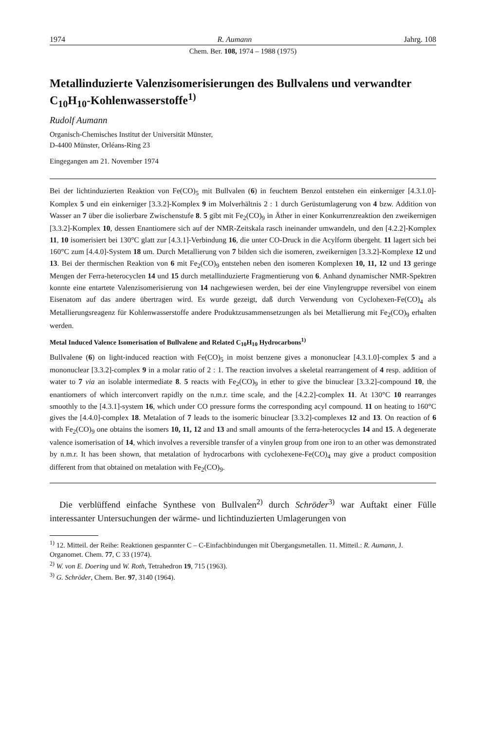1974 R. Aumann Jahrg. 108
Chem. Ber. 108, 1974 – 1988 (1975)
Metallinduzierte Valenzisomerisierungen des Bullvalens und verwandter C<sub>10</sub>H<sub>10</sub>-Kohlenwasserstoffe<sup>1)</sup>
Rudolf Aumann
Organisch-Chemisches Institut der Universität Münster,
D-4400 Münster, Orléans-Ring 23
Eingegangen am 21. November 1974
Bei der lichtinduzierten Reaktion von Fe(CO)<sub>5</sub> mit Bullvalen (6) in feuchtem Benzol entstehen ein einkerniger [4.3.1.0]-Komplex 5 und ein einkerniger [3.3.2]-Komplex 9 im Molverhältnis 2 : 1 durch Gerüstumlagerung von 4 bzw. Addition von Wasser an 7 über die isolierbare Zwischenstufe 8. 5 gibt mit Fe<sub>2</sub>(CO)<sub>9</sub> in Äther in einer Konkurrenzreaktion den zweikernigen [3.3.2]-Komplex 10, dessen Enantiomere sich auf der NMR-Zeitskala rasch ineinander umwandeln, und den [4.2.2]-Komplex 11, 10 isomerisiert bei 130°C glatt zur [4.3.1]-Verbindung 16, die unter CO-Druck in die Acylform übergeht. 11 lagert sich bei 160°C zum [4.4.0]-System 18 um. Durch Metallierung von 7 bilden sich die isomeren, zweikernigen [3.3.2]-Komplexe 12 und 13. Bei der thermischen Reaktion von 6 mit Fe<sub>2</sub>(CO)<sub>9</sub> entstehen neben den isomeren Komplexen 10, 11, 12 und 13 geringe Mengen der Ferra-heterocyclen 14 und 15 durch metallinduzierte Fragmentierung von 6. Anhand dynamischer NMR-Spektren konnte eine entartete Valenzisomerisierung von 14 nachgewiesen werden, bei der eine Vinylengruppe reversibel von einem Eisenatom auf das andere übertragen wird. Es wurde gezeigt, daß durch Verwendung von Cyclohexen-Fe(CO)<sub>4</sub> als Metallierungsreagenz für Kohlenwasserstoffe andere Produktzusammensetzungen als bei Metallierung mit Fe<sub>2</sub>(CO)<sub>9</sub> erhalten werden.
Metal Induced Valence Isomerisation of Bullvalene and Related C<sub>10</sub>H<sub>10</sub> Hydrocarbons<sup>1)</sup>
Bullvalene (6) on light-induced reaction with Fe(CO)<sub>5</sub> in moist benzene gives a mononuclear [4.3.1.0]-complex 5 and a mononuclear [3.3.2]-complex 9 in a molar ratio of 2 : 1. The reaction involves a skeletal rearrangement of 4 resp. addition of water to 7 via an isolable intermediate 8. 5 reacts with Fe<sub>2</sub>(CO)<sub>9</sub> in ether to give the binuclear [3.3.2]-compound 10, the enantiomers of which interconvert rapidly on the n.m.r. time scale, and the [4.2.2]-complex 11. At 130°C 10 rearranges smoothly to the [4.3.1]-system 16, which under CO pressure forms the corresponding acyl compound. 11 on heating to 160°C gives the [4.4.0]-complex 18. Metalation of 7 leads to the isomeric binuclear [3.3.2]-complexes 12 and 13. On reaction of 6 with Fe<sub>2</sub>(CO)<sub>9</sub> one obtains the isomers 10, 11, 12 and 13 and small amounts of the ferra-heterocycles 14 and 15. A degenerate valence isomerisation of 14, which involves a reversible transfer of a vinylen group from one iron to an other was demonstrated by n.m.r. It has been shown, that metalation of hydrocarbons with cyclohexene-Fe(CO)<sub>4</sub> may give a product composition different from that obtained on metalation with Fe<sub>2</sub>(CO)<sub>9</sub>.
Die verblüffend einfache Synthese von Bullvalen<sup>2)</sup> durch Schröder<sup>3)</sup> war Auftakt einer Fülle interessanter Untersuchungen der wärme- und lichtinduzierten Umlagerungen von
<sup>1)</sup> 12. Mitteil. der Reihe: Reaktionen gespannter C – C-Einfachbindungen mit Übergangsmetallen. 11. Mitteil.: R. Aumann, J. Organomet. Chem. 77, C 33 (1974).
<sup>2)</sup> W. von E. Doering und W. Roth, Tetrahedron 19, 715 (1963).
<sup>3)</sup> G. Schröder, Chem. Ber. 97, 3140 (1964).